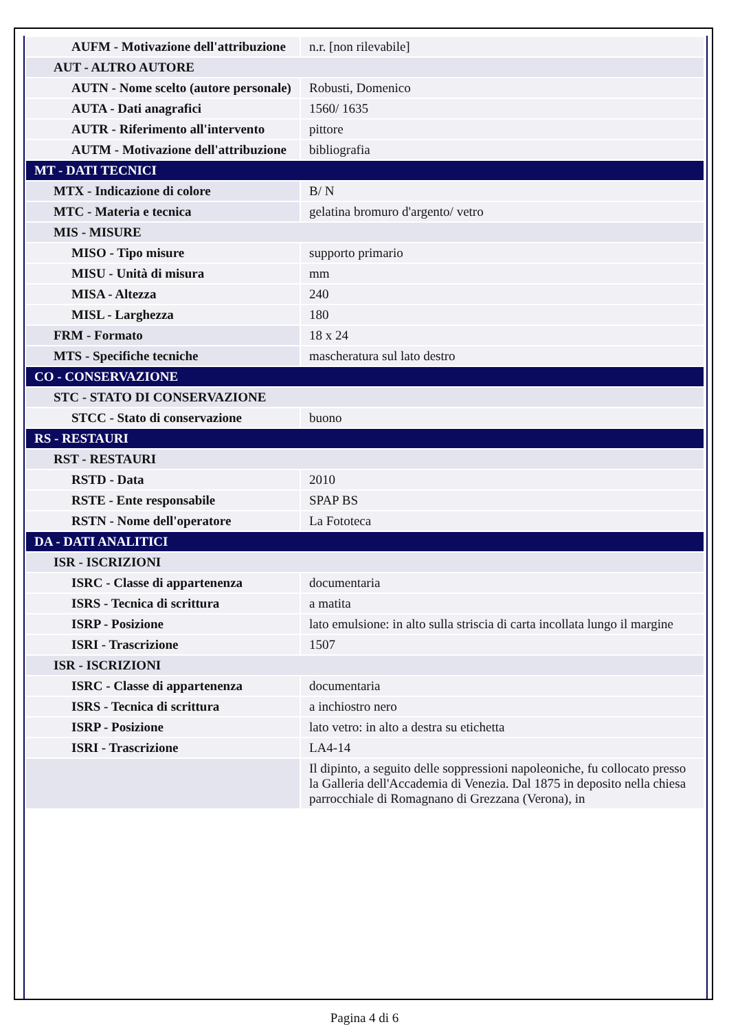| AUFM - Motivazione dell'attribuzione | n.r. [non rilevabile] |
| AUT - ALTRO AUTORE | |
| AUTN - Nome scelto (autore personale) | Robusti, Domenico |
| AUTA - Dati anagrafici | 1560/ 1635 |
| AUTR - Riferimento all'intervento | pittore |
| AUTM - Motivazione dell'attribuzione | bibliografia |
| MT - DATI TECNICI | |
| MTX - Indicazione di colore | B/ N |
| MTC - Materia e tecnica | gelatina bromuro d'argento/ vetro |
| MIS - MISURE | |
| MISO - Tipo misure | supporto primario |
| MISU - Unità di misura | mm |
| MISA - Altezza | 240 |
| MISL - Larghezza | 180 |
| FRM - Formato | 18 x 24 |
| MTS - Specifiche tecniche | mascheratura sul lato destro |
| CO - CONSERVAZIONE | |
| STC - STATO DI CONSERVAZIONE | |
| STCC - Stato di conservazione | buono |
| RS - RESTAURI | |
| RST - RESTAURI | |
| RSTD - Data | 2010 |
| RSTE - Ente responsabile | SPAP BS |
| RSTN - Nome dell'operatore | La Fototeca |
| DA - DATI ANALITICI | |
| ISR - ISCRIZIONI | |
| ISRC - Classe di appartenenza | documentaria |
| ISRS - Tecnica di scrittura | a matita |
| ISRP - Posizione | lato emulsione: in alto sulla striscia di carta incollata lungo il margine |
| ISRI - Trascrizione | 1507 |
| ISR - ISCRIZIONI | |
| ISRC - Classe di appartenenza | documentaria |
| ISRS - Tecnica di scrittura | a inchiostro nero |
| ISRP - Posizione | lato vetro: in alto a destra su etichetta |
| ISRI - Trascrizione | LA4-14 |
| | Il dipinto, a seguito delle soppressioni napoleoniche, fu collocato presso la Galleria dell'Accademia di Venezia. Dal 1875 in deposito nella chiesa parrocchiale di Romagnano di Grezzana (Verona), in |
Pagina 4 di 6